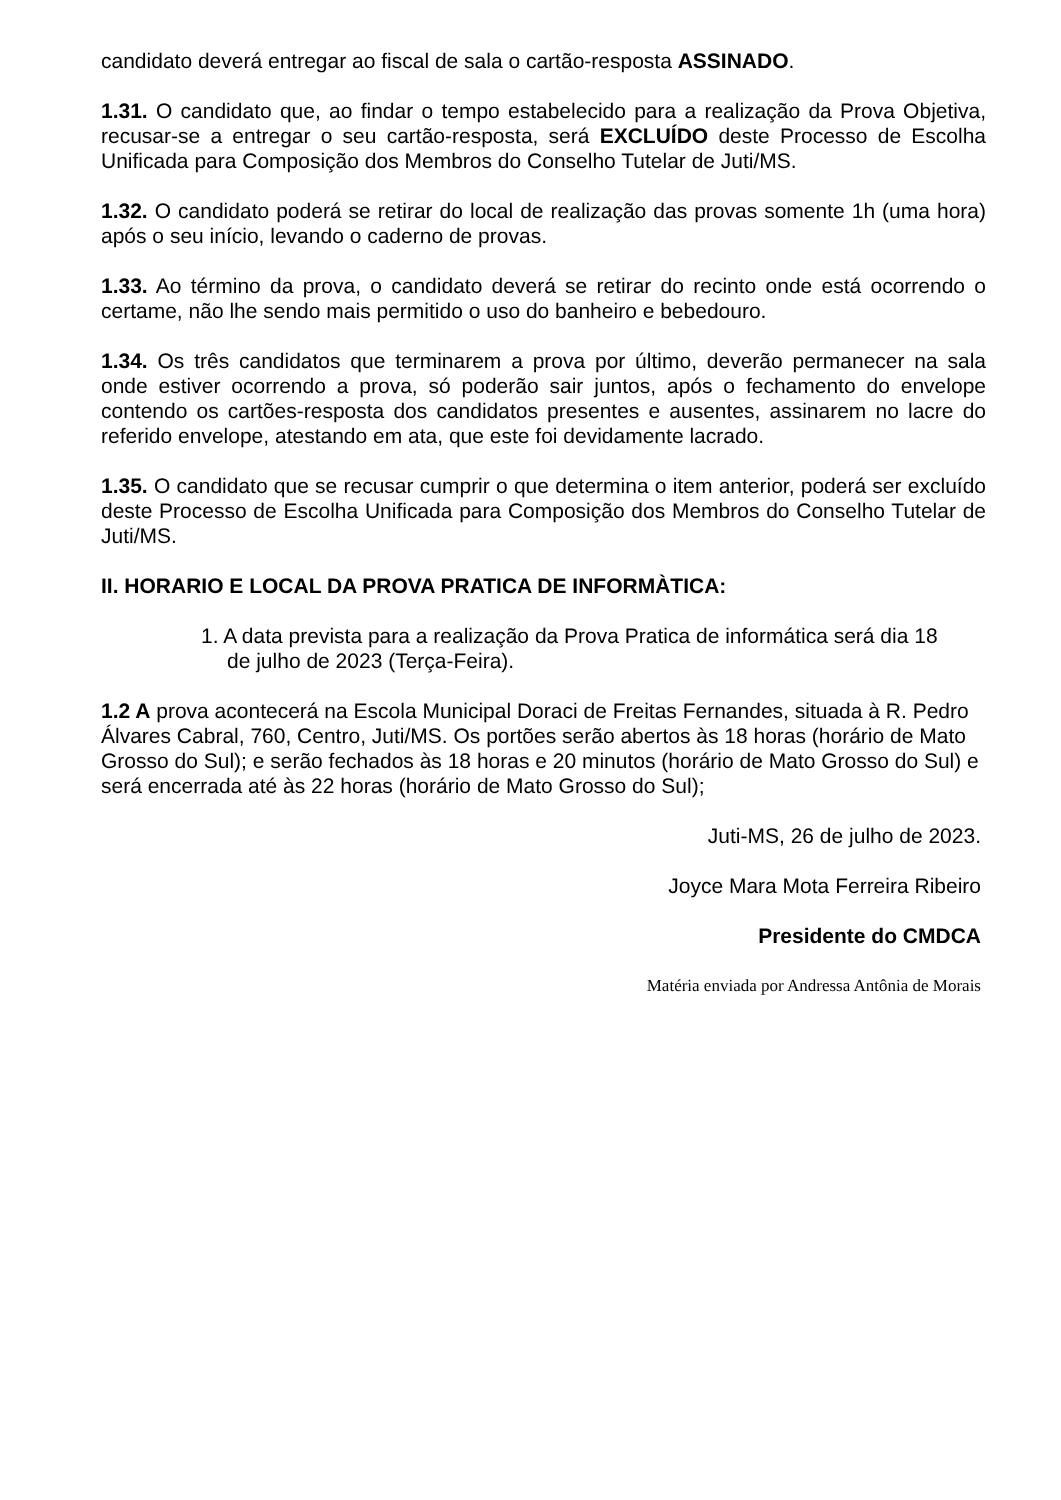candidato deverá entregar ao fiscal de sala o cartão-resposta ASSINADO.
1.31. O candidato que, ao findar o tempo estabelecido para a realização da Prova Objetiva, recusar-se a entregar o seu cartão-resposta, será EXCLUÍDO deste Processo de Escolha Unificada para Composição dos Membros do Conselho Tutelar de Juti/MS.
1.32. O candidato poderá se retirar do local de realização das provas somente 1h (uma hora) após o seu início, levando o caderno de provas.
1.33. Ao término da prova, o candidato deverá se retirar do recinto onde está ocorrendo o certame, não lhe sendo mais permitido o uso do banheiro e bebedouro.
1.34. Os três candidatos que terminarem a prova por último, deverão permanecer na sala onde estiver ocorrendo a prova, só poderão sair juntos, após o fechamento do envelope contendo os cartões-resposta dos candidatos presentes e ausentes, assinarem no lacre do referido envelope, atestando em ata, que este foi devidamente lacrado.
1.35. O candidato que se recusar cumprir o que determina o item anterior, poderá ser excluído deste Processo de Escolha Unificada para Composição dos Membros do Conselho Tutelar de Juti/MS.
II. HORARIO E LOCAL DA PROVA PRATICA DE INFORMÀTICA:
1. A data prevista para a realização da Prova Pratica de informática será dia 18 de julho de 2023 (Terça-Feira).
1.2 A prova acontecerá na Escola Municipal Doraci de Freitas Fernandes, situada à R. Pedro Álvares Cabral, 760, Centro, Juti/MS. Os portões serão abertos às 18 horas (horário de Mato Grosso do Sul); e serão fechados às 18 horas e 20 minutos (horário de Mato Grosso do Sul) e será encerrada até às 22 horas (horário de Mato Grosso do Sul);
Juti-MS, 26 de julho de 2023.
Joyce Mara Mota Ferreira Ribeiro
Presidente do CMDCA
Matéria enviada por Andressa Antônia de Morais